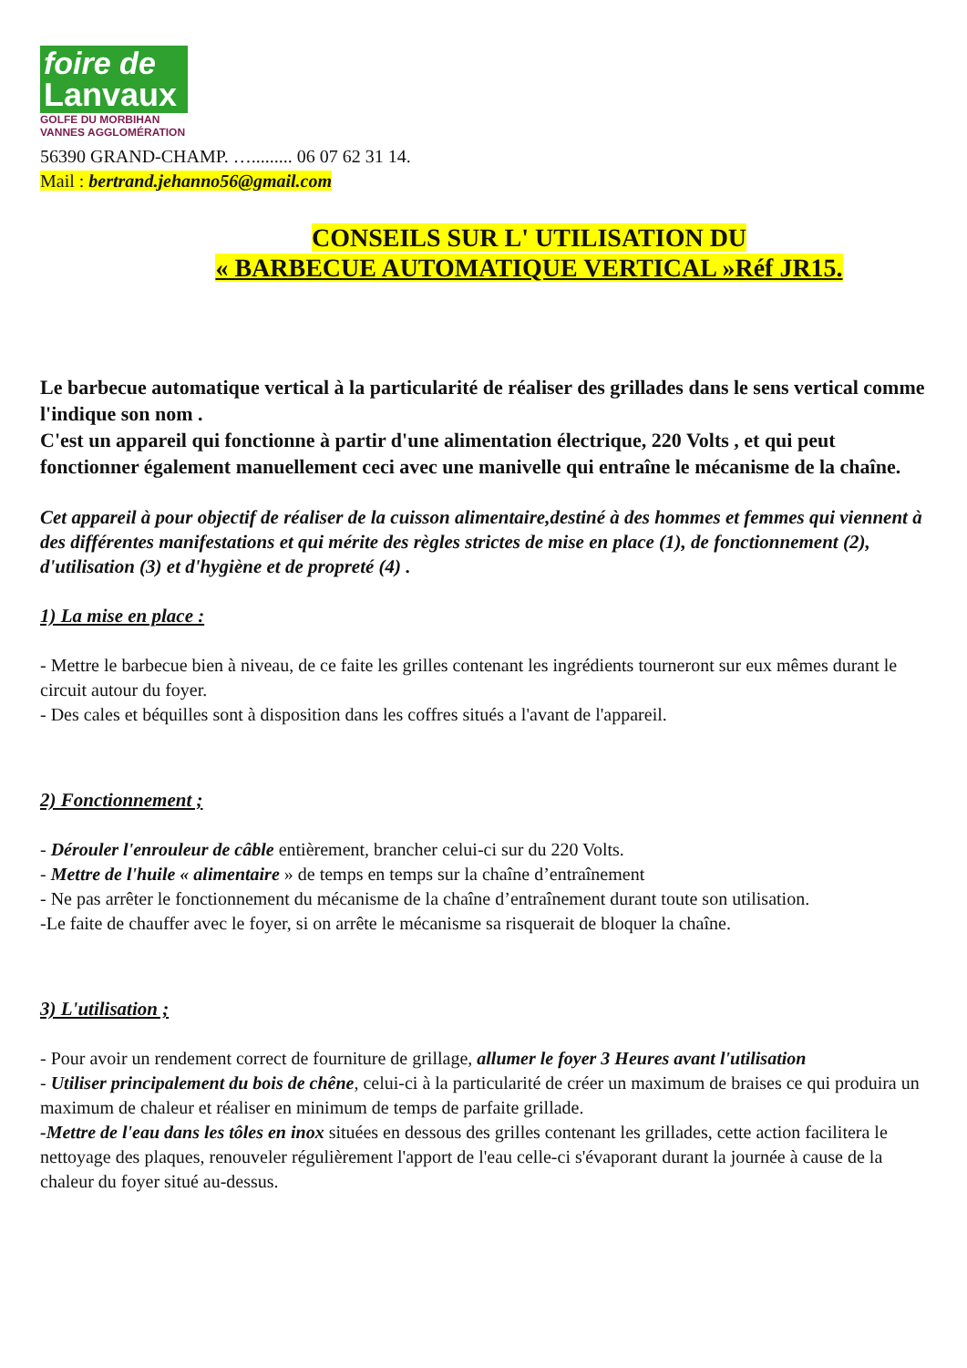foire de
Lanvaux
GOLFE DU MORBIHAN
VANNES AGGLOMÉRATION
56390 GRAND-CHAMP. …......... 06 07 62 31 14.
Mail : bertrand.jehanno56@gmail.com
CONSEILS SUR L' UTILISATION DU
« BARBECUE AUTOMATIQUE VERTICAL »Réf JR15.
Le barbecue automatique vertical à la particularité de réaliser des grillades dans le sens vertical comme l'indique son nom .
C'est un appareil qui fonctionne à partir d'une alimentation électrique, 220 Volts , et qui peut fonctionner également manuellement ceci avec une manivelle qui entraîne le mécanisme de la chaîne.
Cet appareil à pour objectif de réaliser de la cuisson alimentaire,destiné à des hommes et femmes qui viennent à des différentes manifestations et qui mérite des règles strictes de mise en place (1), de fonctionnement (2), d'utilisation (3) et d'hygiène et de propreté (4) .
1) La mise en place :
- Mettre le barbecue bien à niveau, de ce faite les grilles contenant les ingrédients tourneront sur eux mêmes durant le circuit autour du foyer.
- Des cales et béquilles sont à disposition dans les coffres situés a l'avant de l'appareil.
2) Fonctionnement ;
- Dérouler l'enrouleur de câble entièrement, brancher celui-ci sur du 220 Volts.
- Mettre de l'huile « alimentaire » de temps en temps sur la chaîne d’entraînement
- Ne pas arrêter le fonctionnement du mécanisme de la chaîne d’entraînement durant toute son utilisation.
-Le faite de chauffer avec le foyer, si on arrête le mécanisme sa risquerait de bloquer la chaîne.
3) L'utilisation ;
- Pour avoir un rendement correct de fourniture de grillage, allumer le foyer 3 Heures avant l'utilisation
- Utiliser principalement du bois de chêne, celui-ci à la particularité de créer un maximum de braises ce qui produira un maximum de chaleur et réaliser en minimum de temps de parfaite grillade.
-Mettre de l'eau dans les tôles en inox situées en dessous des grilles contenant les grillades, cette action facilitera le nettoyage des plaques, renouveler régulièrement l'apport de l'eau celle-ci s'évaporant durant la journée à cause de la chaleur du foyer situé au-dessus.